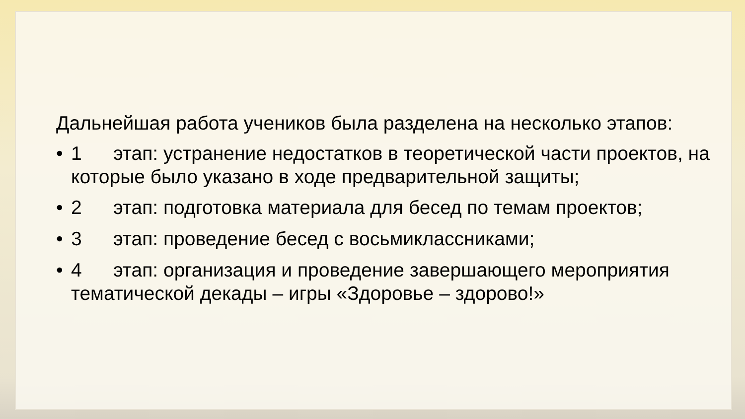Дальнейшая работа учеников была разделена на несколько этапов:
• 1 этап: устранение недостатков в теоретической части проектов, на которые было указано в ходе предварительной защиты;
• 2 этап: подготовка материала для бесед по темам проектов;
• 3 этап: проведение бесед с восьмиклассниками;
• 4 этап: организация и проведение завершающего мероприятия тематической декады – игры «Здоровье – здорово!»